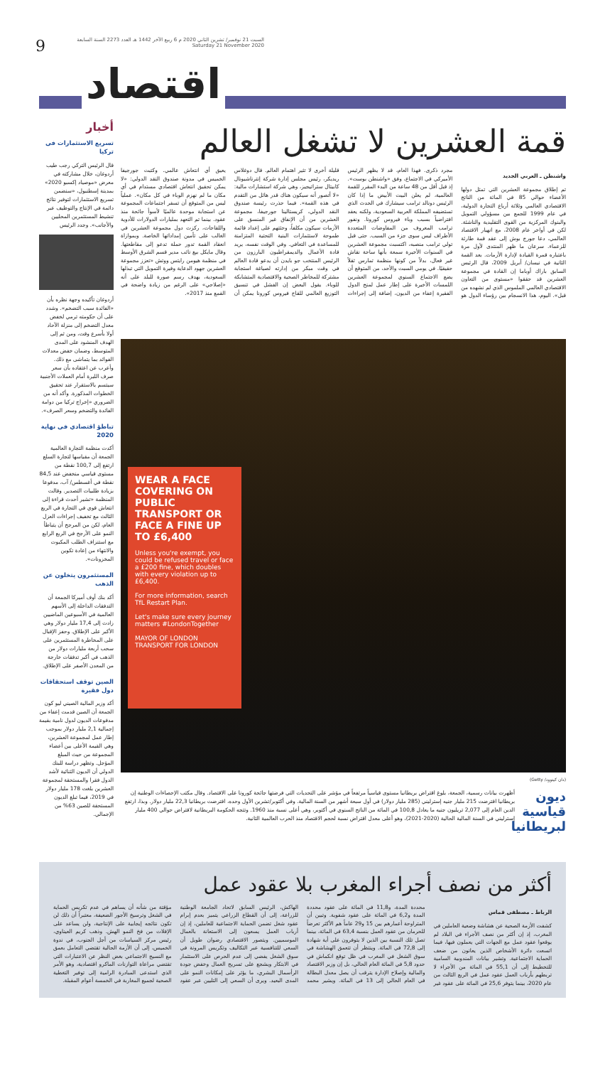9
السبت 21 نوفمبر/ تشرين الثاني 2020 م 6 ربيع الآخر 1442 هـ العدد 2273 السنة السابعة
Saturday 21 November 2020
اقتصاد
قمة العشرين لا تشغل العالم
واشنطن ـ العربي الجديد
تم إطلاق مجموعة العشرين التي تمثل دولها الأعضاء حوالي 85 في المائة من الناتج الاقتصادي العالمي وثلاثة أرباع التجارة الدولية، في عام 1999 للجمع بين مسؤولي التمويل والبنوك المركزية من القوى التقليدية والناشئة. لكن في أواخر عام 2008، مع انهيار الاقتصاد العالمي، دعا جورج بوش إلى عقد قمة طارئة للزعماء. سرعان ما ظهر المنتدى لأول مرة باعتباره قمرة القيادة لإدارة الأزمات. بعد القمة الثانية في نيسان/ أبريل 2009، قال الرئيس السابق باراك أوباما إن القادة في مجموعة العشرين قد حققوا «مستوى من التعاون الاقتصادي العالمي الملموس الذي لم نشهده من قبل». اليوم، هذا الانسجام بين رؤساء الدول هو مجرد ذكرى. فهذا العام، قد لا يظهر الرئيس الأميركي في الاجتماع، وفق «واشنطن بوست». إذ قبل أقل من 48 ساعة من البدء المقرر للقمة العالمية، لم يعلن البيت الأبيض ما إذا كان الرئيس دونالد ترامب سيشارك في الحدث الذي تستضيفه المملكة العربية السعودية، ولكنه يعقد افتراضياً بسبب وباء فيروس كورونا. ونفور ترامب المعروف من المفاوضات المتعددة الأطراف ليس سوى جزء من السبب. حتى قبل تولي ترامب منصبه، اكتسبت مجموعة العشرين في السنوات الأخيرة سمعة بأنها ساحة نقاش غير فعال، بدلاً من كونها منظمة تمارس ثقلاً حقيقيًا. في يومي السبت والأحد، من المتوقع أن يضع الاجتماع السنوي لمجموعة العشرين اللمسات الأخيرة على إطار عمل لمنح الدول الفقيرة إعفاء من الديون، إضافة إلى إجراءات قليلة أخرى لا تثير اهتمام العالم. قال دوغلاس ريديكر، رئيس مجلس إدارة شركة إنترناشيونال كابيتال ستراتيجيز، وهي شركة استشارات مالية: «لا أتصور أنه سيكون هناك قدر هائل من التقدم في هذه القمة». فيما حذرت رئيسة صندوق النقد الدولي، كريستالينا جورجيفا، مجموعة العشرين من أن الإنفاق غير المنسق على الأزمات سيكون مكلفاً، وحثتهم على إعداد قائمة طموحة لاستثمارات البنية التحتية المتزامنة للمساعدة في التعافي. وفي الوقت نفسه، يريد قادة الأعمال والديمقراطيون البارزون من الرئيس المنتخب جو بايدن أن يدعو قادة العالم في وقت مبكر من إدارته لصياغة استجابة مشتركة للمخاطر الصحية والاقتصادية المتشابكة للوباء. يقول البعض إن الفشل في تنسيق التوزيع العالمي للقاح فيروس كورونا يمكن أن يعيق أي انتعاش عالمي. وكتبت جورجيفا الخميس في مدونة صندوق النقد الدولي: «لا يمكن تحقيق انتعاش اقتصادي مستدام في أي مكان ما لم نهزم الوباء في كل مكان». عملياً ليس من المتوقع أن تسفر اجتماعات المجموعة عن استجابة موحدة عالميًا لأسوأ جائحة منذ عقود. بينما تم التعهد بمليارات الدولارات للأدوية واللقاحات، ركزت دول مجموعة العشرين في الغالب على تأمين إمداداتها الخاصة. وبموازاة انعقاد القمة تدور حملة تدعو إلى مقاطعتها. وقال مايكل بيغ نائب مدير قسم الشرق الأوسط في منظمة هيومن رايتس ووتش «تعزز مجموعة العشرين جهود الدعاية وفيرة التمويل التي تبذلها السعودية، بهدف رسم صورة للبلد على أنه «إصلاحي» على الرغم من زيادة واضحة في القمع منذ 2017».
WEAR A FACE COVERING ON PUBLIC TRANSPORT OR FACE A FINE UP TO £6,400
Unless you're exempt, you could be refused travel or face a £200 fine, which doubles with every violation up to £6,400.
For more information, search TfL Restart Plan.
Let's make sure every journey matters #LondonTogether
MAYOR OF LONDON TRANSPORT FOR LONDON
(دان كيتوود/ Getty)
ديون قياسية لبريطانيا
أظهرت بيانات رسمية، الجمعة، بلوغ اقتراض بريطانيا مستوى قياسياً مرتفعاً في مؤشر على التحديات التي فرضتها جائحة كورونا على الاقتصاد. وقال مكتب الإحصاءات الوطنية إن بريطانيا اقترضت 215 مليار جنيه إسترليني (285 مليار دولار) في أول سبعة أشهر من السنة المالية. وفي أكتوبر/تشرين الأول وحده، اقترضت بريطانيا 22,3 مليار دولار. وبذا، ارتفع الدين العام إلى 2,077 تريليون جنيه ما يعادل 100,8 في المائة من الناتج السنوي في أكتوبر، وهي أعلى نسبة منذ 1960. وتتجه الحكومة البريطانية لاقتراض حوالي 400 مليار إسترليني في السنة المالية الحالية (2020-2021)، وهو أعلى معدل اقتراض نسبة لحجم الاقتصاد منذ الحرب العالمية الثانية.
أخبار
تسريع الاستثمارات في تركيا
قال الرئيس التركي رجب طيب أردوغان، خلال مشاركته في معرض «موصياد إكسبو 2020» بمدينة إسطنبول، «سنضمن تسريع الاستثمارات لتوفير نتائج دائمة في الإنتاج والتوظيف عبر تنشيط المستثمرين المحليين والأجانب». وجدد الرئيس
أردوغان تأكيده وجهة نظره بأن «الفائدة سبب التضخم». وشدد على أن حكومته ترمي لخفض معدل التضخم إلى منزلة الآحاد أولا بأسرع وقت، ومن ثم إلى الهدف المنشود على المدى المتوسط، وضمان خفض معدلات الفوائد بما يتماشى مع ذلك. وأعرب عن اعتقاده بأن سعر صرف الليرة أمام العملات الأجنبية سيتسم بالاستقرار عند تحقيق الخطوات المذكورة. وأكد أنه من الضروري «إخراج تركيا من دوامة الفائدة والتضخم وسعر الصرف».
تباطؤ اقتصادي في نهاية 2020
أكدت منظمة التجارة العالمية الجمعة أن مقياسها لتجارة السلع ارتفع إلى 100,7 نقطة من مستوى قياسي منخفض عند 84,5 نقطة في أغسطس/ آب، مدفوعا بزيادة طلبيات التصدير. وقالت المنظمة «تشير أحدث قراءة إلى انتعاش قوي في التجارة في الربع الثالث مع تخفيف إجراءات العزل العام، لكن من المرجح أن يتباطأ النمو على الأرجح في الربع الرابع مع استنزاف الطلب المكبوت والانتهاء من إعادة تكوين المخزونات».
المستثمرون يتخلون عن الذهب
أكد بنك أوف أميركا الجمعة أن التدفقات الداخلة إلى الأسهم العالمية في الأسبوعين الماضيين زادت إلى 17,4 مليار دولار وهي الأكبر على الإطلاق. وحفز الإقبال على المخاطرة المستثمرين على سحب أربعة مليارات دولار من الذهب في أكبر تدفقات خارجة من المعدن الأصفر على الإطلاق.
الصين توقف استحقاقات دول فقيرة
أكد وزير المالية الصيني ليو كون الجمعة أن الصين قدمت إعفاء من مدفوعات الديون لدول نامية بقيمة إجمالية 2,1 مليار دولار بموجب إطار عمل لمجموعة العشرين، وهي القيمة الأعلى بين أعضاء المجموعة من حيث المبلغ المؤجل. وتظهر دراسة للبنك الدولي أن الديون الثنائية لأشد الدول فقرا والمستحقة لمجموعة العشرين بلغت 178 مليار دولار في 2019، فيما تبلغ الديون المستحقة للصين 63% من الإجمالي.
أكثر من نصف أجراء المغرب بلا عقود عمل
الرباط ـ مصطفى قماس
كشفت الأزمة الصحية عن هشاشة وضعية العاملين في المغرب، إذ إن أكثر من نصف الأجراء في البلاد لم يوقعوا عقود عمل مع الجهات التي يعملون فيها، فيما اتسعت دائرة الأشخاص الذين يعانون من ضعف الحماية الاجتماعية. وتشير بيانات المندوبية السامية للتخطيط إلى أن 55,1 في المائة من الأجراء لا تربطهم بأرباب العمل عقود عمل في الربع الثالث من عام 2020، بينما يتوفر 25,6 في المائة على عقود غير محددة المدة، و11,8 في المائة على عقود محددة المدة و6,2 في المائة على عقود شفوية. وتبين أن المتراوحة أعمارهم بين 15 و29 عاماً هم الأكثر تعرضاً للحرمان من عقود العمل بنسبة 63,4 في المائة، بينما تصل تلك النسبة بين الذين لا يتوفرون على أية شهادة إلى 72,8 في المائة. وينتظر أن تتعمق الهشاشة في سوق الشغل في المغرب في ظل توقع انكماش في حدود 5,8 في المائة العام الحالي، بل إن وزير الاقتصاد والمالية وإصلاح الإدارة يترقب أن يصل معدل البطالة في العام الحالي إلى 13 في المائة. ويشير محمد الهاكش، الرئيس السابق لاتحاد الجامعة الوطنية للزراعة، إلى أن القطاع الزراعي يتميز بعدم إبرام عقود شغل تضمن الحماية الاجتماعية للعاملين، إذ إن أرباب العمل يسعون إلى الاستعانة بالعمال الموسميين. ويتصور الاقتصادي رضوان طويل أن السعي للتنافسية عبر التكاليف وتكريس المرونة في سوق الشغل يفضي إلى عدم الحرص على الاستثمار في الابتكار ويشجع على تسريح العمال وخفض جودة الرأسمال البشري، ما يؤثر على إمكانات النمو على المدى البعيد. ويرى أن السعي إلى التليين عبر عقود مؤقتة من شأنه أن يساهم في عدم تكريس الحماية في الشغل وترسيخ الأجور الضعيفة، معتبراً أن ذلك لن تكون نتائجه إيجابية على الإنتاجية، ولن يساعد على الإفلات من فخ النمو الهش. وذهب كريم العيناوي، رئيس مركز السياسات من أجل الجنوب، في ندوة الخميس، إلى أن الأزمة الحالية تقتضي التعامل بعمق مع النسيج الاجتماعي بغض النظر عن الاعتبارات التي تقتضي مراعاة التوازنات الماكرو اقتصادية، وهو الأمر الذي استدعى المبادرة الرامية إلى توفير التغطية الصحية لجميع المغاربة في الخمسة أعوام المقبلة.